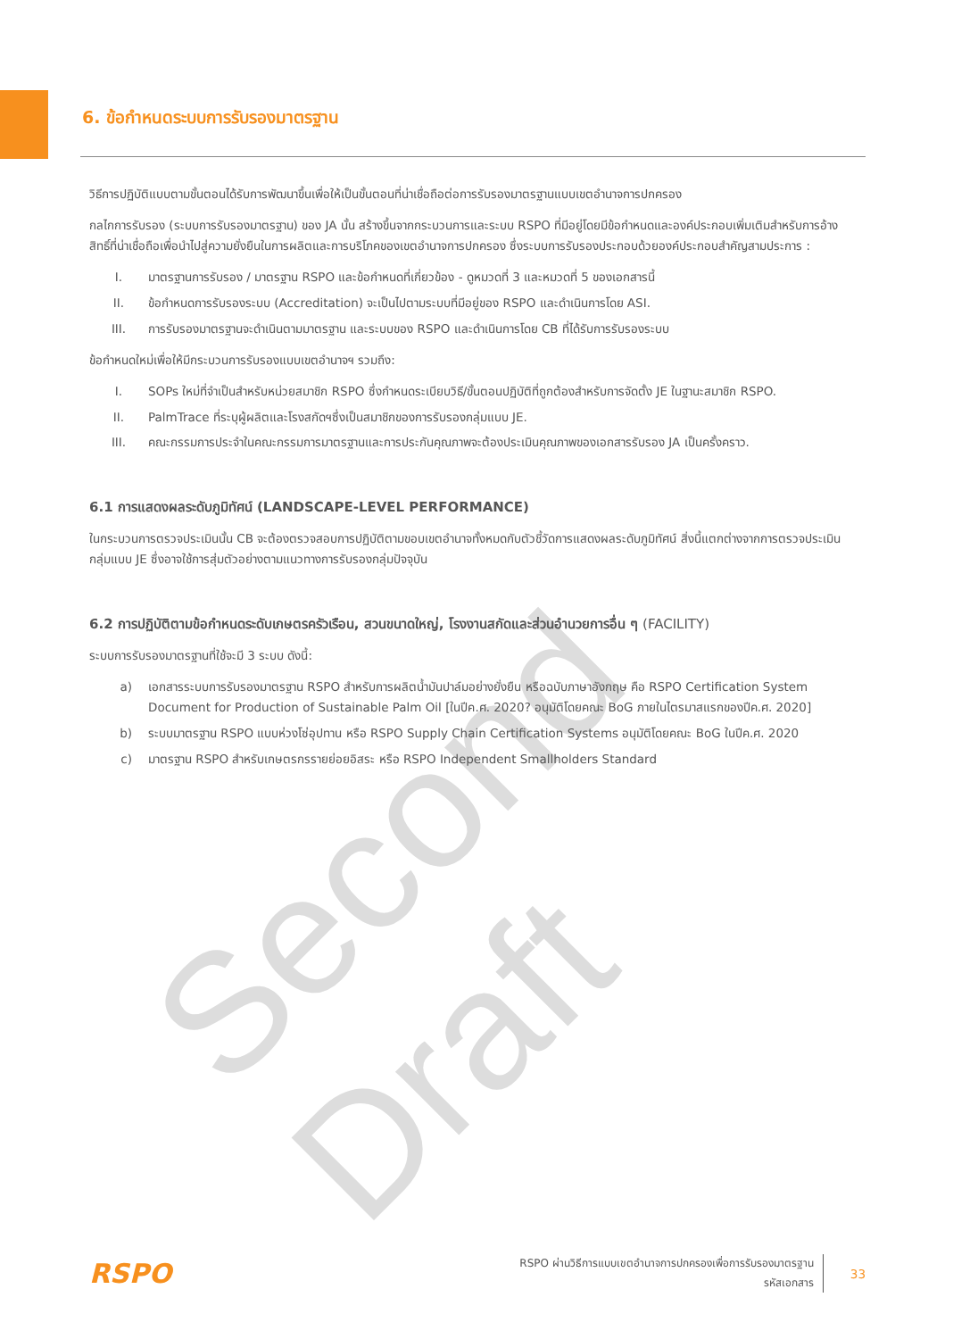Second Draft
6. ข้อกำหนดระบบการรับรองมาตรฐาน
วิธีการปฏิบัติแบบตามขั้นตอนได้รับการพัฒนาขึ้นเพื่อให้เป็นขั้นตอนที่น่าเชื่อถือต่อการรับรองมาตรฐานแบบเขตอำนาจการปกครอง
กลไกการรับรอง (ระบบการรับรองมาตรฐาน) ของ JA นั้น สร้างขึ้นจากกระบวนการและระบบ RSPO ที่มีอยู่โดยมีข้อกำหนดและองค์ประกอบเพิ่มเติมสำหรับการอ้างสิทธิ์ที่น่าเชื่อถือเพื่อนำไปสู่ความยั่งยืนในการผลิตและการบริโภคของเขตอำนาจการปกครอง ซึ่งระบบการรับรองประกอบด้วยองค์ประกอบสำคัญสามประการ :
I. มาตรฐานการรับรอง / มาตรฐาน RSPO และข้อกำหนดที่เกี่ยวข้อง - ดูหมวดที่ 3 และหมวดที่ 5 ของเอกสารนี้
II. ข้อกำหนดการรับรองระบบ (Accreditation) จะเป็นไปตามระบบที่มีอยู่ของ RSPO และดำเนินการโดย ASI.
III. การรับรองมาตรฐานจะดำเนินตามมาตรฐาน และระบบของ RSPO และดำเนินการโดย CB ที่ได้รับการรับรองระบบ
ข้อกำหนดใหม่เพื่อให้มีกระบวนการรับรองแบบเขตอำนาจฯ รวมถึง:
I. SOPs ใหม่ที่จำเป็นสำหรับหน่วยสมาชิก RSPO ซึ่งกำหนดระเบียบวิธี/ขั้นตอนปฏิบัติที่ถูกต้องสำหรับการจัดตั้ง JE ในฐานะสมาชิก RSPO.
II. PalmTrace ที่ระบุผู้ผลิตและโรงสกัดฯซึ่งเป็นสมาชิกของการรับรองกลุ่มแบบ JE.
III. คณะกรรมการประจำในคณะกรรมการมาตรฐานและการประกันคุณภาพจะต้องประเมินคุณภาพของเอกสารรับรอง JA เป็นครั้งคราว.
6.1 การแสดงผลระดับภูมิทัศน์ (LANDSCAPE-LEVEL PERFORMANCE)
ในกระบวนการตรวจประเมินนั้น CB จะต้องตรวจสอบการปฏิบัติตามขอบเขตอำนาจทั้งหมดกับตัวชี้วัดการแสดงผลระดับภูมิทัศน์ สิ่งนี้แตกต่างจากการตรวจประเมินกลุ่มแบบ JE ซึ่งอาจใช้การสุ่มตัวอย่างตามแนวทางการรับรองกลุ่มปัจจุบัน
6.2 การปฏิบัติตามข้อกำหนดระดับเกษตรครัวเรือน, สวนขนาดใหญ่, โรงงานสกัดและส่วนอำนวยการอื่น ๆ (FACILITY)
ระบบการรับรองมาตรฐานที่ใช้จะมี 3 ระบบ ดังนี้:
a) เอกสารระบบการรับรองมาตรฐาน RSPO สำหรับการผลิตน้ำมันปาล์มอย่างยั่งยืน หรือฉบับภาษาอังกฤษ คือ RSPO Certification System Document for Production of Sustainable Palm Oil [ในปีค.ศ. 2020? อนุมัติโดยคณะ BoG ภายในไตรมาสแรกของปีค.ศ. 2020]
b) ระบบมาตรฐาน RSPO แบบห่วงโซ่อุปทาน หรือ RSPO Supply Chain Certification Systems อนุมัติโดยคณะ BoG ในปีค.ศ. 2020
c) มาตรฐาน RSPO สำหรับเกษตรกรรายย่อยอิสระ หรือ RSPO Independent Smallholders Standard
RSPO
RSPO ผ่านวิธีการแบบเขตอำนาจการปกครองเพื่อการรับรองมาตรฐาน
รหัสเอกสาร
33